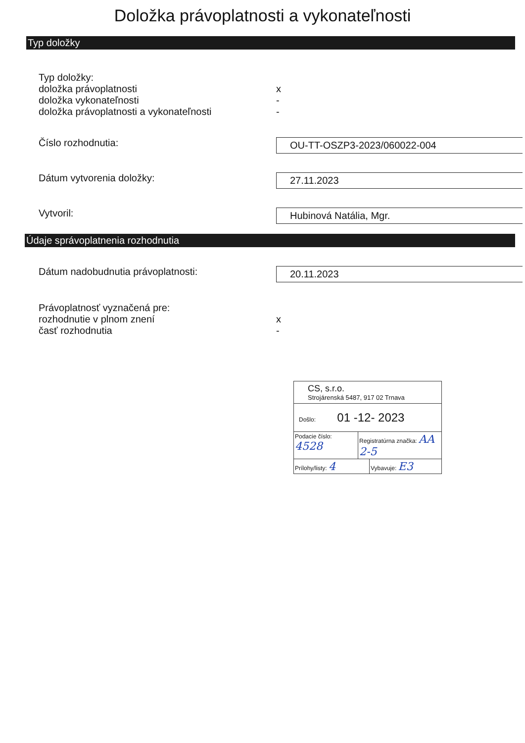Doložka právoplatnosti a vykonateľnosti
Typ doložky
Typ doložky:
doložka právoplatnosti
doložka vykonateľnosti
doložka právoplatnosti a vykonateľnosti
x
-
-
Číslo rozhodnutia:
OU-TT-OSZP3-2023/060022-004
Dátum vytvorenia doložky:
27.11.2023
Vytvoril:
Hubinová Natália, Mgr.
Údaje správoplatnenia rozhodnutia
Dátum nadobudnutia právoplatnosti:
20.11.2023
Právoplatnosť vyznačená pre:
rozhodnutie v plnom znení
časť rozhodnutia
x
-
CS, s.r.o.
Strojárenská 5487, 917 02 Trnava
Došlo: 01 -12- 2023
Podacie číslo: 4528 Registratúrna značka: AA 2-5
Prílohy/listy: 4 Vybavuje: E3